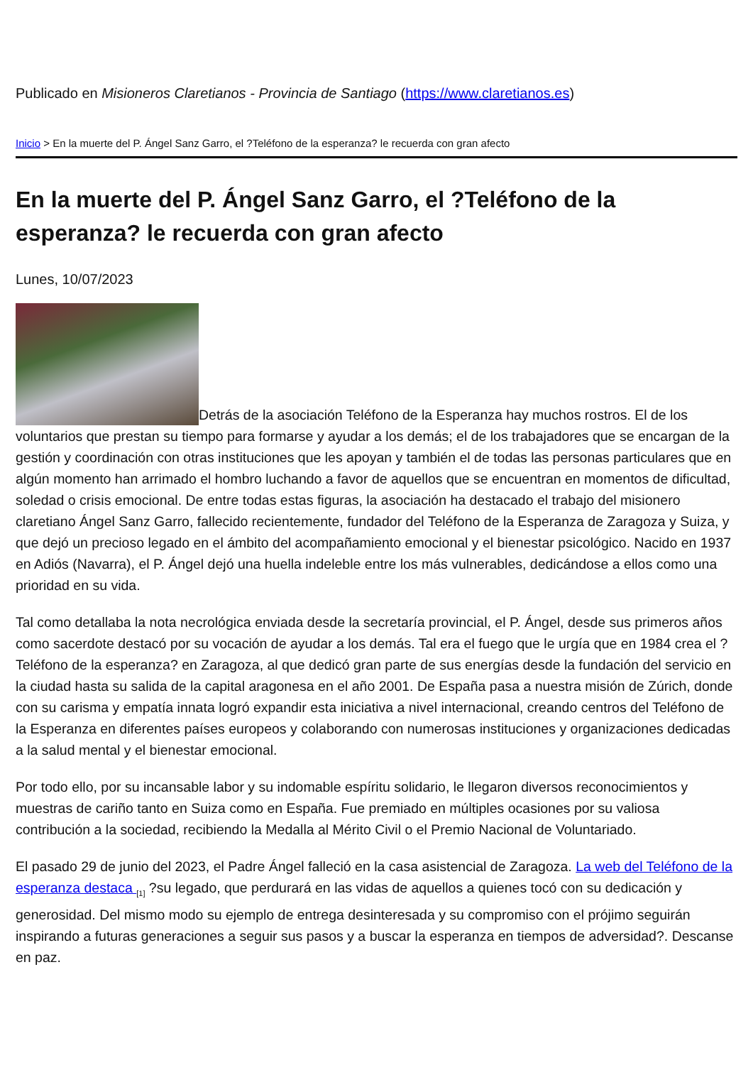Publicado en Misioneros Claretianos - Provincia de Santiago (https://www.claretianos.es)
Inicio > En la muerte del P. Ángel Sanz Garro, el ?Teléfono de la esperanza? le recuerda con gran afecto
En la muerte del P. Ángel Sanz Garro, el ?Teléfono de la esperanza? le recuerda con gran afecto
Lunes, 10/07/2023
Detrás de la asociación Teléfono de la Esperanza hay muchos rostros. El de los voluntarios que prestan su tiempo para formarse y ayudar a los demás; el de los trabajadores que se encargan de la gestión y coordinación con otras instituciones que les apoyan y también el de todas las personas particulares que en algún momento han arrimado el hombro luchando a favor de aquellos que se encuentran en momentos de dificultad, soledad o crisis emocional. De entre todas estas figuras, la asociación ha destacado el trabajo del misionero claretiano Ángel Sanz Garro, fallecido recientemente, fundador del Teléfono de la Esperanza de Zaragoza y Suiza, y que dejó un precioso legado en el ámbito del acompañamiento emocional y el bienestar psicológico. Nacido en 1937 en Adiós (Navarra), el P. Ángel dejó una huella indeleble entre los más vulnerables, dedicándose a ellos como una prioridad en su vida.
Tal como detallaba la nota necrológica enviada desde la secretaría provincial, el P. Ángel, desde sus primeros años como sacerdote destacó por su vocación de ayudar a los demás. Tal era el fuego que le urgía que en 1984 crea el ?Teléfono de la esperanza? en Zaragoza, al que dedicó gran parte de sus energías desde la fundación del servicio en la ciudad hasta su salida de la capital aragonesa en el año 2001. De España pasa a nuestra misión de Zúrich, donde con su carisma y empatía innata logró expandir esta iniciativa a nivel internacional, creando centros del Teléfono de la Esperanza en diferentes países europeos y colaborando con numerosas instituciones y organizaciones dedicadas a la salud mental y el bienestar emocional.
Por todo ello, por su incansable labor y su indomable espíritu solidario, le llegaron diversos reconocimientos y muestras de cariño tanto en Suiza como en España. Fue premiado en múltiples ocasiones por su valiosa contribución a la sociedad, recibiendo la Medalla al Mérito Civil o el Premio Nacional de Voluntariado.
El pasado 29 de junio del 2023, el Padre Ángel falleció en la casa asistencial de Zaragoza. La web del Teléfono de la esperanza destaca <sub>[1]</sub> ?su legado, que perdurará en las vidas de aquellos a quienes tocó con su dedicación y generosidad. Del mismo modo su ejemplo de entrega desinteresada y su compromiso con el prójimo seguirán inspirando a futuras generaciones a seguir sus pasos y a buscar la esperanza en tiempos de adversidad?. Descanse en paz.